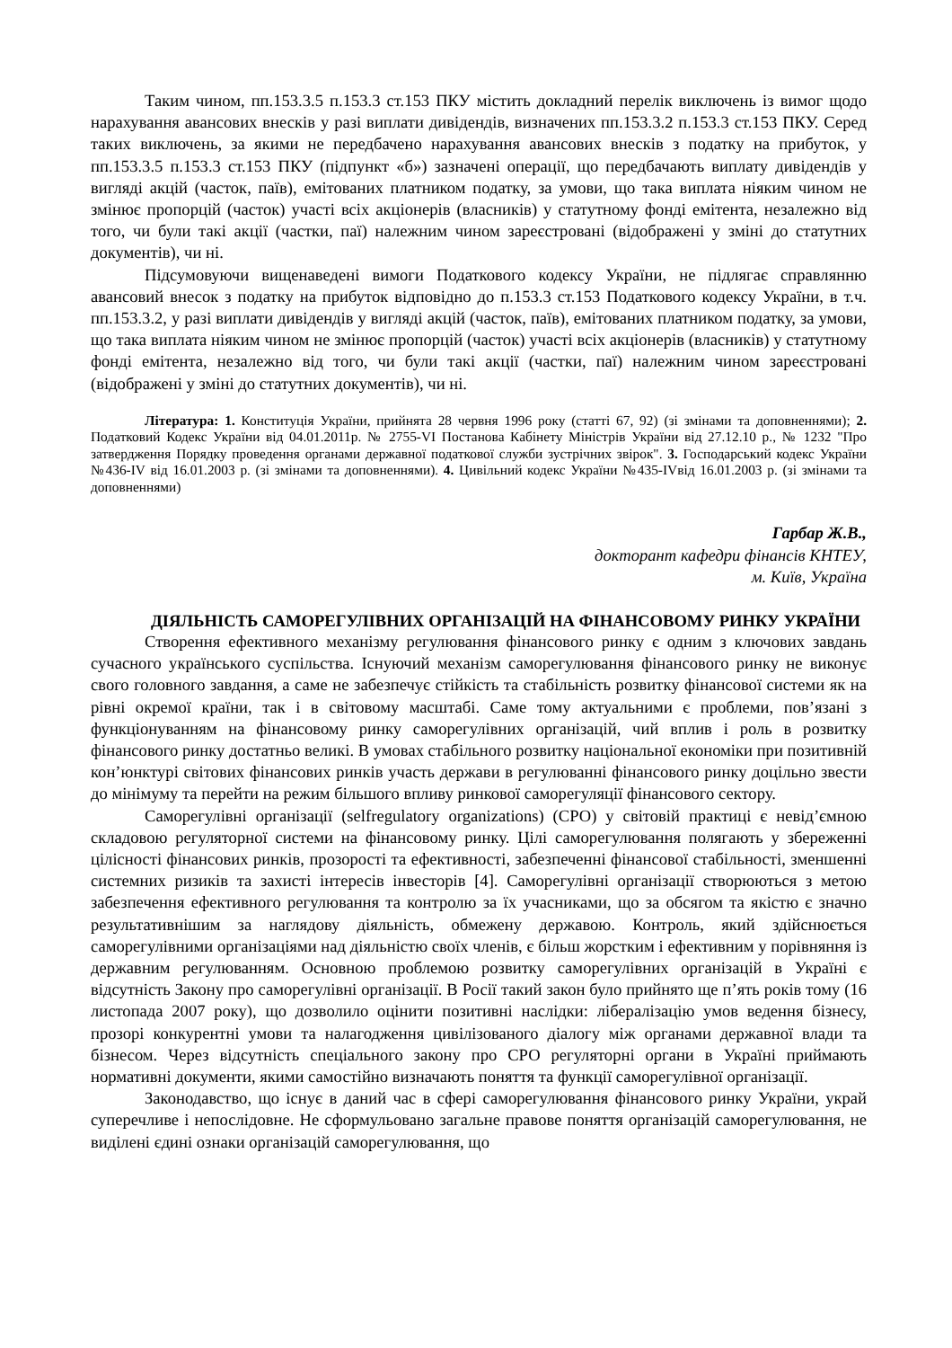Таким чином, пп.153.3.5 п.153.3 ст.153 ПКУ містить докладний перелік виключень із вимог щодо нарахування авансових внесків у разі виплати дивідендів, визначених пп.153.3.2 п.153.3 ст.153 ПКУ. Серед таких виключень, за якими не передбачено нарахування авансових внесків з податку на прибуток, у пп.153.3.5 п.153.3 ст.153 ПКУ (підпункт «б») зазначені операції, що передбачають виплату дивідендів у вигляді акцій (часток, паїв), емітованих платником податку, за умови, що така виплата ніяким чином не змінює пропорцій (часток) участі всіх акціонерів (власників) у статутному фонді емітента, незалежно від того, чи були такі акції (частки, паї) належним чином зареєстровані (відображені у зміні до статутних документів), чи ні.
Підсумовуючи вищенаведені вимоги Податкового кодексу України, не підлягає справлянню авансовий внесок з податку на прибуток відповідно до п.153.3 ст.153 Податкового кодексу України, в т.ч. пп.153.3.2, у разі виплати дивідендів у вигляді акцій (часток, паїв), емітованих платником податку, за умови, що така виплата ніяким чином не змінює пропорцій (часток) участі всіх акціонерів (власників) у статутному фонді емітента, незалежно від того, чи були такі акції (частки, паї) належним чином зареєстровані (відображені у зміні до статутних документів), чи ні.
Література: 1. Конституція України, прийнята 28 червня 1996 року (статті 67, 92) (зі змінами та доповненнями); 2. Податковий Кодекс України від 04.01.2011р. № 2755-VI Постанова Кабінету Міністрів України від 27.12.10 р., № 1232 "Про затвердження Порядку проведення органами державної податкової служби зустрічних звірок". 3. Господарський кодекс України №436-IV від 16.01.2003 р. (зі змінами та доповненнями). 4. Цивільний кодекс України №435-IVвід 16.01.2003 р. (зі змінами та доповненнями)
Гарбар Ж.В.,
докторант кафедри фінансів КНТЕУ,
м. Київ, Україна
ДІЯЛЬНІСТЬ САМОРЕГУЛІВНИХ ОРГАНІЗАЦІЙ НА ФІНАНСОВОМУ РИНКУ УКРАЇНИ
Створення ефективного механізму регулювання фінансового ринку є одним з ключових завдань сучасного українського суспільства. Існуючий механізм саморегулювання фінансового ринку не виконує свого головного завдання, а саме не забезпечує стійкість та стабільність розвитку фінансової системи як на рівні окремої країни, так і в світовому масштабі. Саме тому актуальними є проблеми, пов’язані з функціонуванням на фінансовому ринку саморегулівних організацій, чий вплив і роль в розвитку фінансового ринку достатньо великі. В умовах стабільного розвитку національної економіки при позитивній кон’юнктурі світових фінансових ринків участь держави в регулюванні фінансового ринку доцільно звести до мінімуму та перейти на режим більшого впливу ринкової саморегуляції фінансового сектору.
Саморегулівні організації (selfregulatory organizations) (СРО) у світовій практиці є невід’ємною складовою регуляторної системи на фінансовому ринку. Цілі саморегулювання полягають у збереженні цілісності фінансових ринків, прозорості та ефективності, забезпеченні фінансової стабільності, зменшенні системних ризиків та захисті інтересів інвесторів [4]. Саморегулівні організації створюються з метою забезпечення ефективного регулювання та контролю за їх учасниками, що за обсягом та якістю є значно результативнішим за наглядову діяльність, обмежену державою. Контроль, який здійснюється саморегулівними організаціями над діяльністю своїх членів, є більш жорстким і ефективним у порівняння із державним регулюванням. Основною проблемою розвитку саморегулівних організацій в Україні є відсутність Закону про саморегулівні організації. В Росії такий закон було прийнято ще п’ять років тому (16 листопада 2007 року), що дозволило оцінити позитивні наслідки: лібералізацію умов ведення бізнесу, прозорі конкурентні умови та налагодження цивілізованого діалогу між органами державної влади та бізнесом. Через відсутність спеціального закону про СРО регуляторні органи в Україні приймають нормативні документи, якими самостійно визначають поняття та функції саморегулівної організації.
Законодавство, що існує в даний час в сфері саморегулювання фінансового ринку України, украй суперечливе і непослідовне. Не сформульовано загальне правове поняття організацій саморегулювання, не виділені єдині ознаки організацій саморегулювання, що